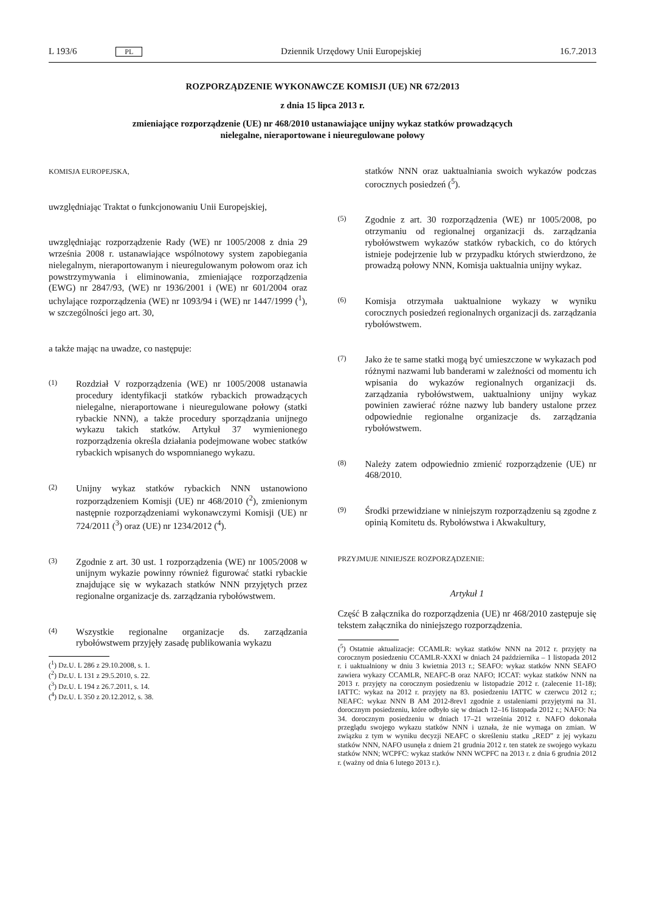L 193/6 PL Dziennik Urzędowy Unii Europejskiej 16.7.2013
ROZPORZĄDZENIE WYKONAWCZE KOMISJI (UE) NR 672/2013
z dnia 15 lipca 2013 r.
zmieniające rozporządzenie (UE) nr 468/2010 ustanawiające unijny wykaz statków prowadzących
nielegalne, nieraportowane i nieuregulowane połowy
KOMISJA EUROPEJSKA,
uwzględniając Traktat o funkcjonowaniu Unii Europejskiej,
uwzględniając rozporządzenie Rady (WE) nr 1005/2008 z dnia 29 września 2008 r. ustanawiające wspólnotowy system zapobiegania nielegalnym, nieraportowanym i nieuregulowanym połowom oraz ich powstrzymywania i eliminowania, zmieniające rozporządzenia (EWG) nr 2847/93, (WE) nr 1936/2001 i (WE) nr 601/2004 oraz uchylające rozporządzenia (WE) nr 1093/94 i (WE) nr 1447/1999 (<sup>1</sup>), w szczególności jego art. 30,
a także mając na uwadze, co następuje:
(1) Rozdział V rozporządzenia (WE) nr 1005/2008 ustanawia procedury identyfikacji statków rybackich prowadzących nielegalne, nieraportowane i nieuregulowane połowy (statki rybackie NNN), a także procedury sporządzania unijnego wykazu takich statków. Artykuł 37 wymienionego rozporządzenia określa działania podejmowane wobec statków rybackich wpisanych do wspomnianego wykazu.
(2) Unijny wykaz statków rybackich NNN ustanowiono rozporządzeniem Komisji (UE) nr 468/2010 (<sup>2</sup>), zmienionym następnie rozporządzeniami wykonawczymi Komisji (UE) nr 724/2011 (<sup>3</sup>) oraz (UE) nr 1234/2012 (<sup>4</sup>).
(3) Zgodnie z art. 30 ust. 1 rozporządzenia (WE) nr 1005/2008 w unijnym wykazie powinny również figurować statki rybackie znajdujące się w wykazach statków NNN przyjętych przez regionalne organizacje ds. zarządzania rybołówstwem.
(4) Wszystkie regionalne organizacje ds. zarządzania rybołówstwem przyjęły zasadę publikowania wykazu
(<sup>1</sup>) Dz.U. L 286 z 29.10.2008, s. 1.
(<sup>2</sup>) Dz.U. L 131 z 29.5.2010, s. 22.
(<sup>3</sup>) Dz.U. L 194 z 26.7.2011, s. 14.
(<sup>4</sup>) Dz.U. L 350 z 20.12.2012, s. 38.
statków NNN oraz uaktualniania swoich wykazów podczas corocznych posiedzeń (<sup>5</sup>).
(5) Zgodnie z art. 30 rozporządzenia (WE) nr 1005/2008, po otrzymaniu od regionalnej organizacji ds. zarządzania rybołówstwem wykazów statków rybackich, co do których istnieje podejrzenie lub w przypadku których stwierdzono, że prowadzą połowy NNN, Komisja uaktualnia unijny wykaz.
(6) Komisja otrzymała uaktualnione wykazy w wyniku corocznych posiedzeń regionalnych organizacji ds. zarządzania rybołówstwem.
(7) Jako że te same statki mogą być umieszczone w wykazach pod różnymi nazwami lub banderami w zależności od momentu ich wpisania do wykazów regionalnych organizacji ds. zarządzania rybołówstwem, uaktualniony unijny wykaz powinien zawierać różne nazwy lub bandery ustalone przez odpowiednie regionalne organizacje ds. zarządzania rybołówstwem.
(8) Należy zatem odpowiednio zmienić rozporządzenie (UE) nr 468/2010.
(9) Środki przewidziane w niniejszym rozporządzeniu są zgodne z opinią Komitetu ds. Rybołówstwa i Akwakultury,
PRZYJMUJE NINIEJSZE ROZPORZĄDZENIE:
Artykuł 1
Część B załącznika do rozporządzenia (UE) nr 468/2010 zastępuje się tekstem załącznika do niniejszego rozporządzenia.
(<sup>5</sup>) Ostatnie aktualizacje: CCAMLR: wykaz statków NNN na 2012 r. przyjęty na corocznym posiedzeniu CCAMLR-XXXI w dniach 24 października – 1 listopada 2012 r. i uaktualniony w dniu 3 kwietnia 2013 r.; SEAFO: wykaz statków NNN SEAFO zawiera wykazy CCAMLR, NEAFC-B oraz NAFO; ICCAT: wykaz statków NNN na 2013 r. przyjęty na corocznym posiedzeniu w listopadzie 2012 r. (zalecenie 11-18); IATTC: wykaz na 2012 r. przyjęty na 83. posiedzeniu IATTC w czerwcu 2012 r.; NEAFC: wykaz NNN B AM 2012-8rev1 zgodnie z ustaleniami przyjętymi na 31. dorocznym posiedzeniu, które odbyło się w dniach 12–16 listopada 2012 r.; NAFO: Na 34. dorocznym posiedzeniu w dniach 17–21 września 2012 r. NAFO dokonała przeglądu swojego wykazu statków NNN i uznała, że nie wymaga on zmian. W związku z tym w wyniku decyzji NEAFC o skreśleniu statku „RED” z jej wykazu statków NNN, NAFO usunęła z dniem 21 grudnia 2012 r. ten statek ze swojego wykazu statków NNN; WCPFC: wykaz statków NNN WCPFC na 2013 r. z dnia 6 grudnia 2012 r. (ważny od dnia 6 lutego 2013 r.).